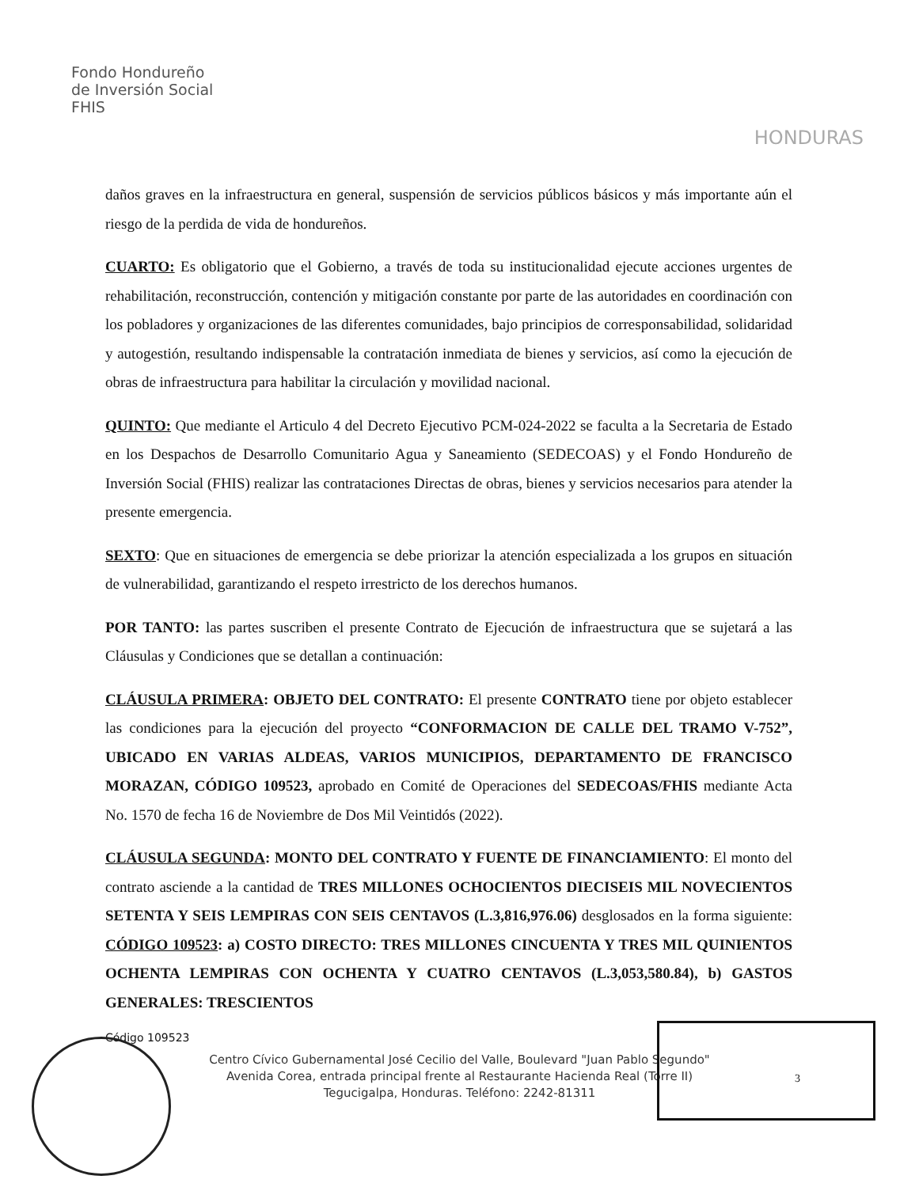Fondo Hondureño
de Inversión Social
FHIS
HONDURAS
daños graves en la infraestructura en general, suspensión de servicios públicos básicos y más importante aún el riesgo de la perdida de vida de hondureños.
CUARTO: Es obligatorio que el Gobierno, a través de toda su institucionalidad ejecute acciones urgentes de rehabilitación, reconstrucción, contención y mitigación constante por parte de las autoridades en coordinación con los pobladores y organizaciones de las diferentes comunidades, bajo principios de corresponsabilidad, solidaridad y autogestión, resultando indispensable la contratación inmediata de bienes y servicios, así como la ejecución de obras de infraestructura para habilitar la circulación y movilidad nacional.
QUINTO: Que mediante el Articulo 4 del Decreto Ejecutivo PCM-024-2022 se faculta a la Secretaria de Estado en los Despachos de Desarrollo Comunitario Agua y Saneamiento (SEDECOAS) y el Fondo Hondureño de Inversión Social (FHIS) realizar las contrataciones Directas de obras, bienes y servicios necesarios para atender la presente emergencia.
SEXTO: Que en situaciones de emergencia se debe priorizar la atención especializada a los grupos en situación de vulnerabilidad, garantizando el respeto irrestricto de los derechos humanos.
POR TANTO: las partes suscriben el presente Contrato de Ejecución de infraestructura que se sujetará a las Cláusulas y Condiciones que se detallan a continuación:
CLÁUSULA PRIMERA: OBJETO DEL CONTRATO: El presente CONTRATO tiene por objeto establecer las condiciones para la ejecución del proyecto “CONFORMACION DE CALLE DEL TRAMO V-752”, UBICADO EN VARIAS ALDEAS, VARIOS MUNICIPIOS, DEPARTAMENTO DE FRANCISCO MORAZAN, CÓDIGO 109523, aprobado en Comité de Operaciones del SEDECOAS/FHIS mediante Acta No. 1570 de fecha 16 de Noviembre de Dos Mil Veintidós (2022).
CLÁUSULA SEGUNDA: MONTO DEL CONTRATO Y FUENTE DE FINANCIAMIENTO: El monto del contrato asciende a la cantidad de TRES MILLONES OCHOCIENTOS DIECISEIS MIL NOVECIENTOS SETENTA Y SEIS LEMPIRAS CON SEIS CENTAVOS (L.3,816,976.06) desglosados en la forma siguiente: CÓDIGO 109523: a) COSTO DIRECTO: TRES MILLONES CINCUENTA Y TRES MIL QUINIENTOS OCHENTA LEMPIRAS CON OCHENTA Y CUATRO CENTAVOS (L.3,053,580.84), b) GASTOS GENERALES: TRESCIENTOS
Código 109523
3
Centro Cívico Gubernamental José Cecilio del Valle, Boulevard "Juan Pablo Segundo"
Avenida Corea, entrada principal frente al Restaurante Hacienda Real (Torre II)
Tegucigalpa, Honduras. Teléfono: 2242-81311